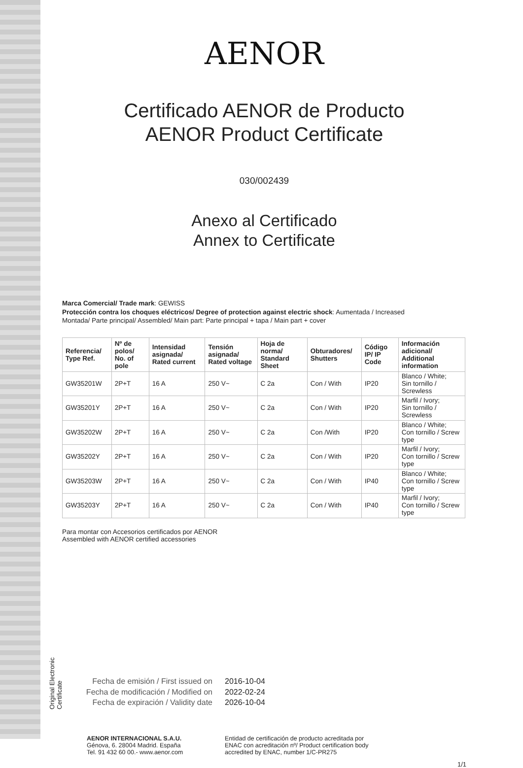Original Electronic Certificate
AENOR
Certificado AENOR de Producto
AENOR Product Certificate
030/002439
Anexo al Certificado
Annex to Certificate
Marca Comercial/ Trade mark: GEWISS
Protección contra los choques eléctricos/ Degree of protection against electric shock: Aumentada / Increased
Montada/ Parte principal/ Assembled/ Main part: Parte principal + tapa / Main part + cover
| Referencia/ Type Ref. | Nº de polos/ No. of pole | Intensidad asignada/ Rated current | Tensión asignada/ Rated voltage | Hoja de norma/ Standard Sheet | Obturadores/ Shutters | Código IP/ IP Code | Información adicional/ Additional information |
| --- | --- | --- | --- | --- | --- | --- | --- |
| GW35201W | 2P+T | 16 A | 250 V~ | C 2a | Con / With | IP20 | Blanco / White; Sin tornillo / Screwless |
| GW35201Y | 2P+T | 16 A | 250 V~ | C 2a | Con / With | IP20 | Marfil / Ivory; Sin tornillo / Screwless |
| GW35202W | 2P+T | 16 A | 250 V~ | C 2a | Con /With | IP20 | Blanco / White; Con tornillo / Screw type |
| GW35202Y | 2P+T | 16 A | 250 V~ | C 2a | Con / With | IP20 | Marfil / Ivory; Con tornillo / Screw type |
| GW35203W | 2P+T | 16 A | 250 V~ | C 2a | Con / With | IP40 | Blanco / White; Con tornillo / Screw type |
| GW35203Y | 2P+T | 16 A | 250 V~ | C 2a | Con / With | IP40 | Marfil / Ivory; Con tornillo / Screw type |
Para montar con Accesorios certificados por AENOR
Assembled with AENOR certified accessories
Fecha de emisión / First issued on
Fecha de modificación / Modified on
Fecha de expiración / Validity date
2016-10-04
2022-02-24
2026-10-04
AENOR INTERNACIONAL S.A.U.
Génova, 6. 28004 Madrid. España
Tel. 91 432 60 00.- www.aenor.com
Entidad de certificación de producto acreditada por ENAC con acreditación nº/ Product certification body accredited by ENAC, number 1/C-PR275
1/1